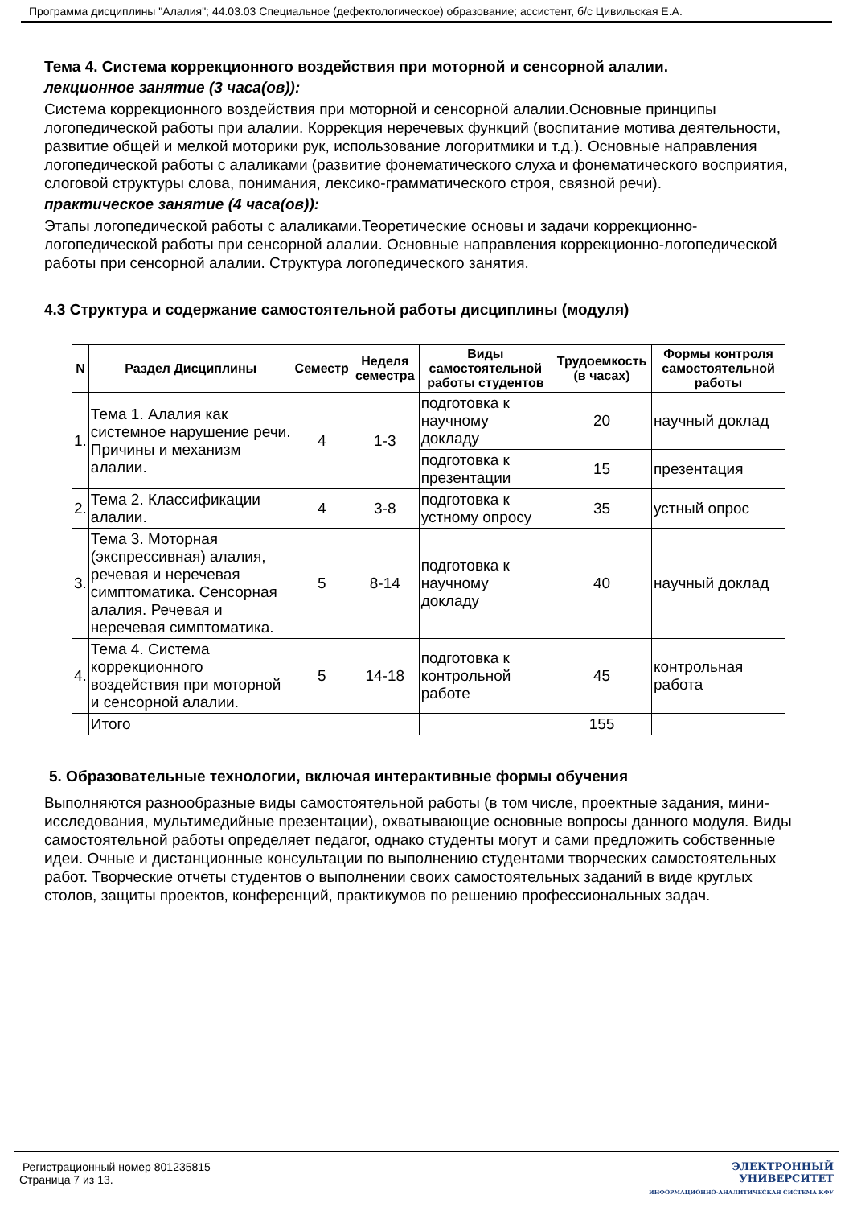Программа дисциплины "Алалия"; 44.03.03 Специальное (дефектологическое) образование; ассистент, б/с Цивильская Е.А.
Тема 4. Система коррекционного воздействия при моторной и сенсорной алалии.
лекционное занятие (3 часа(ов)):
Система коррекционного воздействия при моторной и сенсорной алалии.Основные принципы логопедической работы при алалии. Коррекция неречевых функций (воспитание мотива деятельности, развитие общей и мелкой моторики рук, использование логоритмики и т.д.). Основные направления логопедической работы с алаликами (развитие фонематического слуха и фонематического восприятия, слоговой структуры слова, понимания, лексико-грамматического строя, связной речи).
практическое занятие (4 часа(ов)):
Этапы логопедической работы с алаликами.Теоретические основы и задачи коррекционно-логопедической работы при сенсорной алалии. Основные направления коррекционно-логопедической работы при сенсорной алалии. Структура логопедического занятия.
4.3 Структура и содержание самостоятельной работы дисциплины (модуля)
| N | Раздел Дисциплины | Семестр | Неделя семестра | Виды самостоятельной работы студентов | Трудоемкость (в часах) | Формы контроля самостоятельной работы |
| --- | --- | --- | --- | --- | --- | --- |
| 1. | Тема 1. Алалия как системное нарушение речи. Причины и механизм алалии. | 4 | 1-3 | подготовка к научному докладу | 20 | научный доклад |
| | | | | подготовка к презентации | 15 | презентация |
| 2. | Тема 2. Классификации алалии. | 4 | 3-8 | подготовка к устному опросу | 35 | устный опрос |
| 3. | Тема 3. Моторная (экспрессивная) алалия, речевая и неречевая симптоматика. Сенсорная алалия. Речевая и неречевая симптоматика. | 5 | 8-14 | подготовка к научному докладу | 40 | научный доклад |
| 4. | Тема 4. Система коррекционного воздействия при моторной и сенсорной алалии. | 5 | 14-18 | подготовка к контрольной работе | 45 | контрольная работа |
| | Итого | | | | 155 | |
5. Образовательные технологии, включая интерактивные формы обучения
Выполняются разнообразные виды самостоятельной работы (в том числе, проектные задания, мини-исследования, мультимедийные презентации), охватывающие основные вопросы данного модуля. Виды самостоятельной работы определяет педагог, однако студенты могут и сами предложить собственные идеи. Очные и дистанционные консультации по выполнению студентами творческих самостоятельных работ. Творческие отчеты студентов о выполнении своих самостоятельных заданий в виде круглых столов, защиты проектов, конференций, практикумов по решению профессиональных задач.
Регистрационный номер 801235815
Страница 7 из 13.
ЭЛЕКТРОННЫЙ
УНИВЕРСИТЕТ
ИНФОРМАЦИОННО-АНАЛИТИЧЕСКАЯ СИСТЕМА КФУ